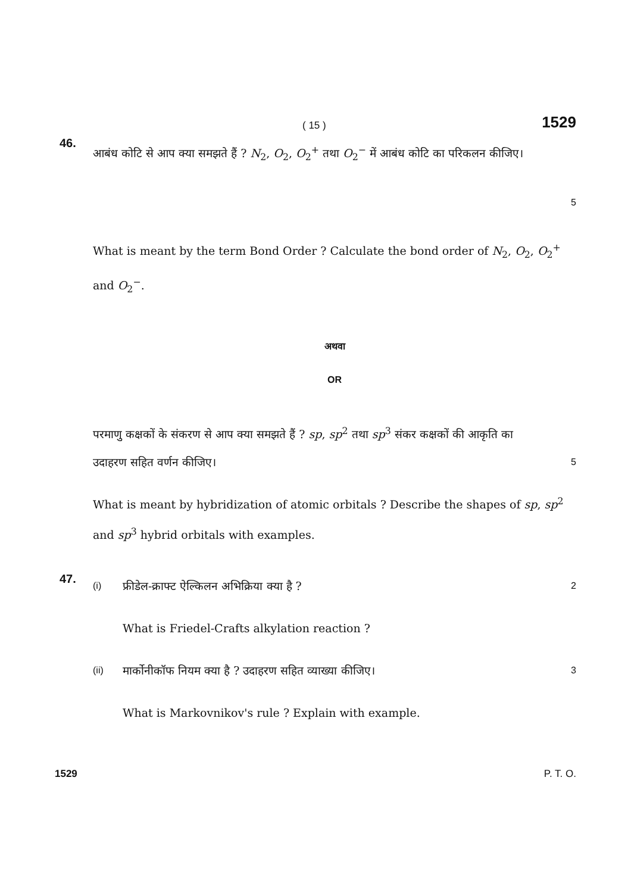( 15 ) 1529
46.
आबंध कोटि से आप क्या समझते हैं ? N<sub>2</sub>, O<sub>2</sub>, O<sub>2</sub><sup>+</sup> तथा O<sub>2</sub><sup>−</sup> में आबंध कोटि का परिकलन कीजिए।
5
What is meant by the term Bond Order ? Calculate the bond order of N<sub>2</sub>, O<sub>2</sub>, O<sub>2</sub><sup>+</sup> and O<sub>2</sub><sup>−</sup>.
अथवा
OR
परमाणु कक्षकों के संकरण से आप क्या समझते हैं ? sp, sp<sup>2</sup> तथा sp<sup>3</sup> संकर कक्षकों की आकृति का
उदाहरण सहित वर्णन कीजिए। 5
What is meant by hybridization of atomic orbitals ? Describe the shapes of sp, sp<sup>2</sup> and sp<sup>3</sup> hybrid orbitals with examples.
47.
(i) फ्रीडेल-क्राफ्ट ऐल्किलन अभिक्रिया क्या है ? 2
What is Friedel-Crafts alkylation reaction ?
(ii) मार्कोनीकॉफ नियम क्या है ? उदाहरण सहित व्याख्या कीजिए। 3
What is Markovnikov's rule ? Explain with example.
1529 P. T. O.